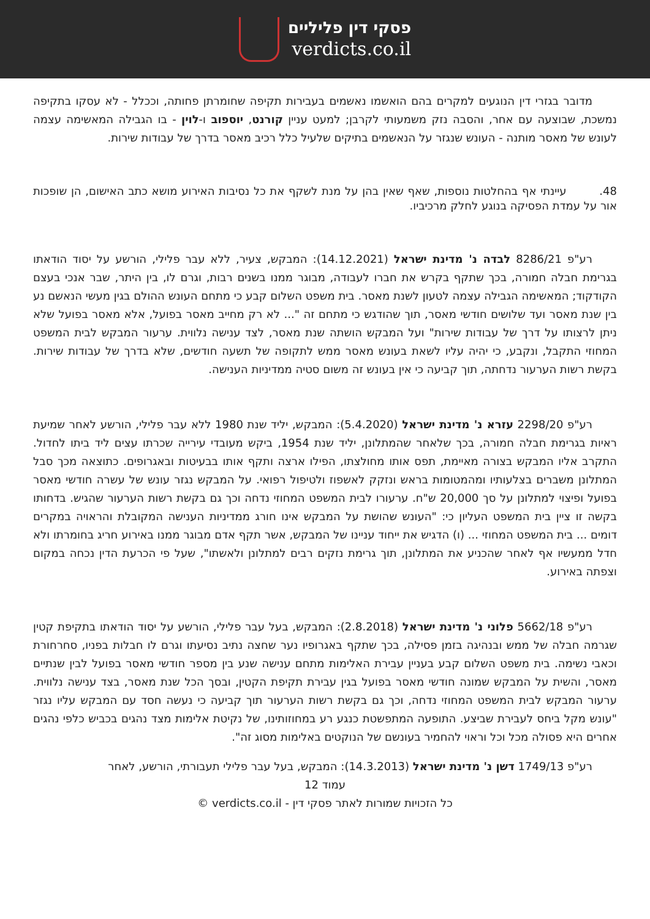פסקי דין פליליים
verdicts.co.il
מדובר בגזרי דין הנוגעים למקרים בהם הואשמו נאשמים בעבירות תקיפה שחומרתן פחותה, וככלל - לא עסקו בתקיפה נמשכת, שבוצעה עם אחר, והסבה נזק משמעותי לקרבן; למעט עניין קורנט, יוספוב ו-לוין - בו הגבילה המאשימה עצמה לעונש של מאסר מותנה - העונש שנגזר על הנאשמים בתיקים שלעיל כלל רכיב מאסר בדרך של עבודות שירות.
48. עיינתי אף בהחלטות נוספות, שאף שאין בהן על מנת לשקף את כל נסיבות האירוע מושא כתב האישום, הן שופכות אור על עמדת הפסיקה בנוגע לחלק מרכיביו.
רע"פ 8286/21 לבדה נ' מדינת ישראל (14.12.2021): המבקש, צעיר, ללא עבר פלילי, הורשע על יסוד הודאתו בגרימת חבלה חמורה, בכך שתקף בקרש את חברו לעבודה, מבוגר ממנו בשנים רבות, וגרם לו, בין היתר, שבר אנכי בעצם הקודקוד; המאשימה הגבילה עצמה לטעון לשנת מאסר. בית משפט השלום קבע כי מתחם העונש ההולם בגין מעשי הנאשם נע בין שנת מאסר ועד שלושים חודשי מאסר, תוך שהודגש כי מתחם זה "... לא רק מחייב מאסר בפועל, אלא מאסר בפועל שלא ניתן לרצותו על דרך של עבודות שירות" ועל המבקש הושתה שנת מאסר, לצד ענישה נלווית. ערעור המבקש לבית המשפט המחוזי התקבל, ונקבע, כי יהיה עליו לשאת בעונש מאסר ממש לתקופה של תשעה חודשים, שלא בדרך של עבודות שירות. בקשת רשות הערעור נדחתה, תוך קביעה כי אין בעונש זה משום סטיה ממדיניות הענישה.
רע"פ 2298/20 עזרא נ' מדינת ישראל (5.4.2020): המבקש, יליד שנת 1980 ללא עבר פלילי, הורשע לאחר שמיעת ראיות בגרימת חבלה חמורה, בכך שלאחר שהמתלונן, יליד שנת 1954, ביקש מעובדי עירייה שכרתו עצים ליד ביתו לחדול. התקרב אליו המבקש בצורה מאיימת, תפס אותו מחולצתו, הפילו ארצה ותקף אותו בבעיטות ובאגרופים. כתוצאה מכך סבל המתלונן משברים בצלעותיו ומהמטומות בראש ונזקק לאשפוז ולטיפול רפואי. על המבקש נגזר עונש של עשרה חודשי מאסר בפועל ופיצוי למתלונן על סך 20,000 ש"ח. ערעורו לבית המשפט המחוזי נדחה וכך גם בקשת רשות הערעור שהגיש. בדחותו בקשה זו ציין בית המשפט העליון כי: "העונש שהושת על המבקש אינו חורג ממדיניות הענישה המקובלת והראויה במקרים דומים ... בית המשפט המחוזי ... (ו) הדגיש את ייחוד עניינו של המבקש, אשר תקף אדם מבוגר ממנו באירוע חריג בחומרתו ולא חדל ממעשיו אף לאחר שהכניע את המתלונן, תוך גרימת נזקים רבים למתלונן ולאשתו", שעל פי הכרעת הדין נכחה במקום וצפתה באירוע.
רע"פ 5662/18 פלוני נ' מדינת ישראל (2.8.2018): המבקש, בעל עבר פלילי, הורשע על יסוד הודאתו בתקיפת קטין שגרמה חבלה של ממש ובנהיגה בזמן פסילה, בכך שתקף באגרופיו נער שחצה נתיב נסיעתו וגרם לו חבלות בפניו, סחרחורת וכאבי נשימה. בית משפט השלום קבע בעניין עבירת האלימות מתחם ענישה שנע בין מספר חודשי מאסר בפועל לבין שנתיים מאסר, והשית על המבקש שמונה חודשי מאסר בפועל בגין עבירת תקיפת הקטין, ובסך הכל שנת מאסר, בצד ענישה נלווית. ערעור המבקש לבית המשפט המחוזי נדחה, וכך גם בקשת רשות הערעור תוך קביעה כי נעשה חסד עם המבקש עליו נגזר "עונש מקל ביחס לעבירת שביצע. התופעה המתפשטת כנגע רע במחוזותינו, של נקיטת אלימות מצד נהגים בכביש כלפי נהגים אחרים היא פסולה מכל וכל וראוי להחמיר בעונשם של הנוקטים באלימות מסוג זה".
רע"פ 1749/13 דשן נ' מדינת ישראל (14.3.2013): המבקש, בעל עבר פלילי תעבורתי, הורשע, לאחר
עמוד 12
כל הזכויות שמורות לאתר פסקי דין - verdicts.co.il ©